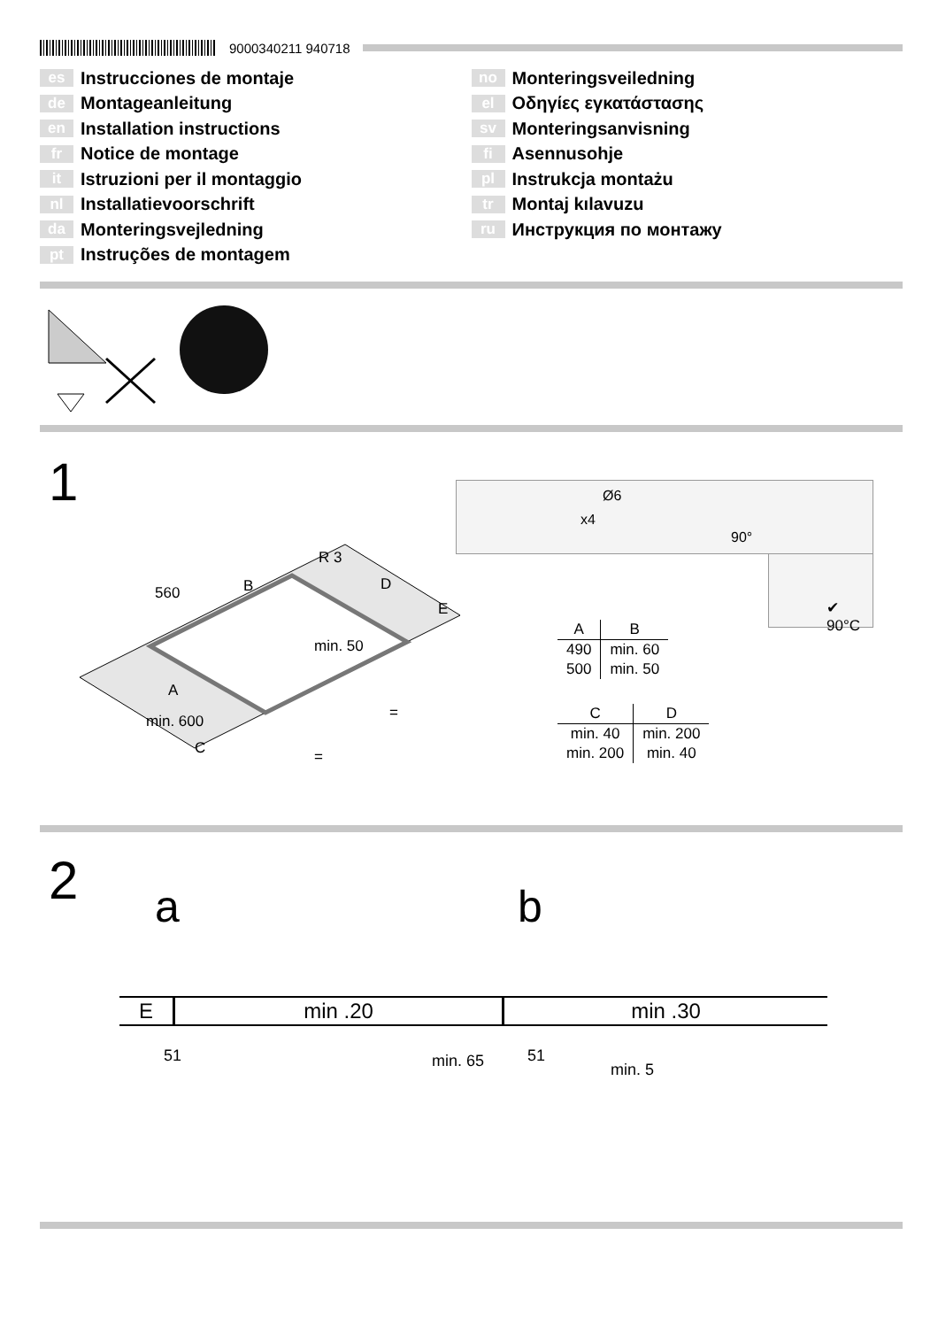9000340211 940718
es Instrucciones de montaje
de Montageanleitung
en Installation instructions
fr Notice de montage
it Istruzioni per il montaggio
nl Installatievoorschrift
da Monteringsvejledning
pt Instruções de montagem
no Monteringsveiledning
el Οδηγίες εγκατάστασης
sv Monteringsanvisning
fi Asennusohje
pl Instrukcja montażu
tr Montaj kılavuzu
ru Инструкция по монтажу
1
560
R 3
B
D
E
min. 50
A
min. 600
C
=
=
Ø6
x4
90°
✔ 90°C
| A | B |
| --- | --- |
| 490 | min. 60 |
| 500 | min. 50 |
| C | D |
| --- | --- |
| min. 40 | min. 200 |
| min. 200 | min. 40 |
2 a b
| E | min .20 | min .30 |
51 min. 65 51
min. 5